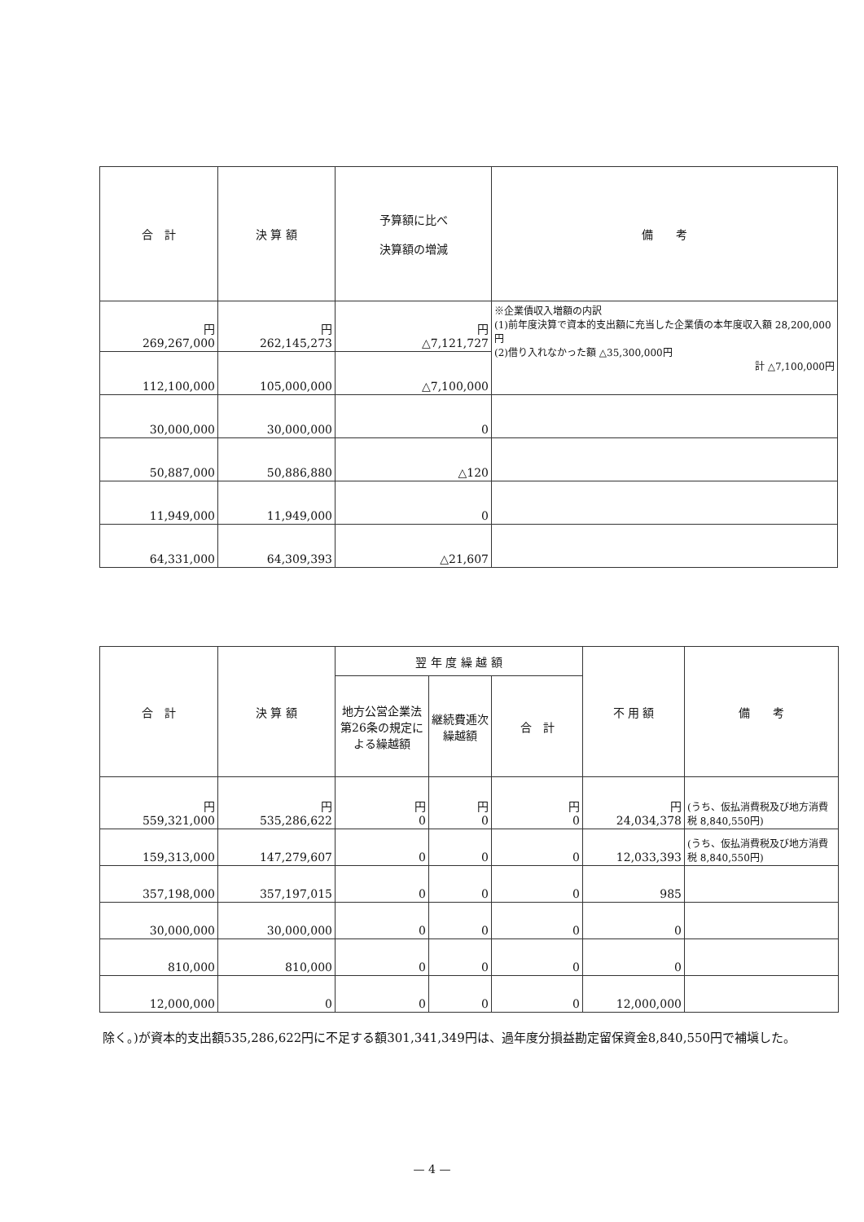| 合 計 | 決 算 額 | 予算額に比べ 決算額の増減 | 備 考 |
| --- | --- | --- | --- |
| 円 269,267,000 | 円 262,145,273 | 円 △7,121,727 | ※企業債収入増額の内訳 (1)前年度決算で資本的支出額に充当した企業債の本年度収入額 28,200,000円 (2)借り入れなかった額 △35,300,000円 計 △7,100,000円 |
| 112,100,000 | 105,000,000 | △7,100,000 | |
| 30,000,000 | 30,000,000 | 0 | |
| 50,887,000 | 50,886,880 | △120 | |
| 11,949,000 | 11,949,000 | 0 | |
| 64,331,000 | 64,309,393 | △21,607 | |
| 合 計 | 決 算 額 | 翌 年 度 繰 越 額 | | | 不 用 額 | 備 考 |
| --- | --- | --- | --- | --- | --- | --- |
| | | 地方公営企業法第26条の規定による繰越額 | 継続費逓次繰越額 | 合 計 | | |
| 円 559,321,000 | 円 535,286,622 | 円 0 | 円 0 | 円 0 | 円 24,034,378 | (うち、仮払消費税及び地方消費税 8,840,550円) |
| 159,313,000 | 147,279,607 | 0 | 0 | 0 | 12,033,393 | (うち、仮払消費税及び地方消費税 8,840,550円) |
| 357,198,000 | 357,197,015 | 0 | 0 | 0 | 985 | |
| 30,000,000 | 30,000,000 | 0 | 0 | 0 | 0 | |
| 810,000 | 810,000 | 0 | 0 | 0 | 0 | |
| 12,000,000 | 0 | 0 | 0 | 0 | 12,000,000 | |
除く。)が資本的支出額535,286,622円に不足する額301,341,349円は、過年度分損益勘定留保資金8,840,550円で補塡した。
— 4 —